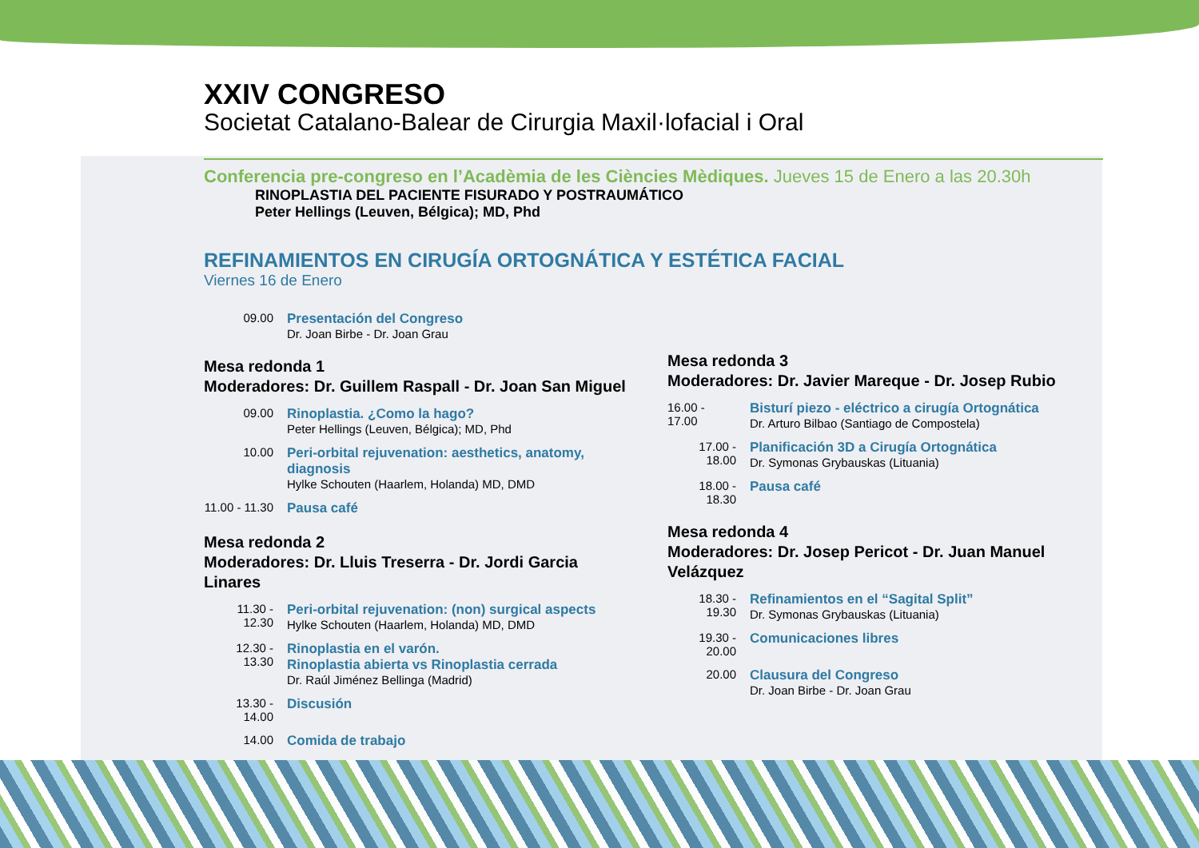XXIV CONGRESO
Societat Catalano-Balear de Cirurgia Maxil·lofacial i Oral
Conferencia pre-congreso en l’Acadèmia de les Ciències Mèdiques. Jueves 15 de Enero a las 20.30h
RINOPLASTIA DEL PACIENTE FISURADO Y POSTRAUMÁTICO
Peter Hellings (Leuven, Bélgica); MD, Phd
REFINAMIENTOS EN CIRUGÍA ORTOGNÁTICA Y ESTÉTICA FACIAL
Viernes 16 de Enero
09.00 Presentación del Congreso
Dr. Joan Birbe - Dr. Joan Grau
Mesa redonda 1
Moderadores: Dr. Guillem Raspall - Dr. Joan San Miguel
09.00 Rinoplastia. ¿Como la hago?
Peter Hellings (Leuven, Bélgica); MD, Phd
10.00 Peri-orbital rejuvenation: aesthetics, anatomy, diagnosis
Hylke Schouten (Haarlem, Holanda) MD, DMD
11.00 - 11.30 Pausa café
Mesa redonda 2
Moderadores: Dr. Lluis Treserra - Dr. Jordi Garcia Linares
11.30 - 12.30 Peri-orbital rejuvenation: (non) surgical aspects
Hylke Schouten (Haarlem, Holanda) MD, DMD
12.30 - 13.30 Rinoplastia en el varón.
Rinoplastia abierta vs Rinoplastia cerrada
Dr. Raúl Jiménez Bellinga (Madrid)
13.30 - 14.00 Discusión
14.00 Comida de trabajo
Mesa redonda 3
Moderadores: Dr. Javier Mareque - Dr. Josep Rubio
16.00 - 17.00 Bisturí piezo - eléctrico a cirugía Ortognática
Dr. Arturo Bilbao (Santiago de Compostela)
17.00 - 18.00 Planificación 3D a Cirugía Ortognática
Dr. Symonas Grybauskas (Lituania)
18.00 - 18.30 Pausa café
Mesa redonda 4
Moderadores: Dr. Josep Pericot - Dr. Juan Manuel Velázquez
18.30 - 19.30 Refinamientos en el “Sagital Split”
Dr. Symonas Grybauskas (Lituania)
19.30 - 20.00 Comunicaciones libres
20.00 Clausura del Congreso
Dr. Joan Birbe - Dr. Joan Grau